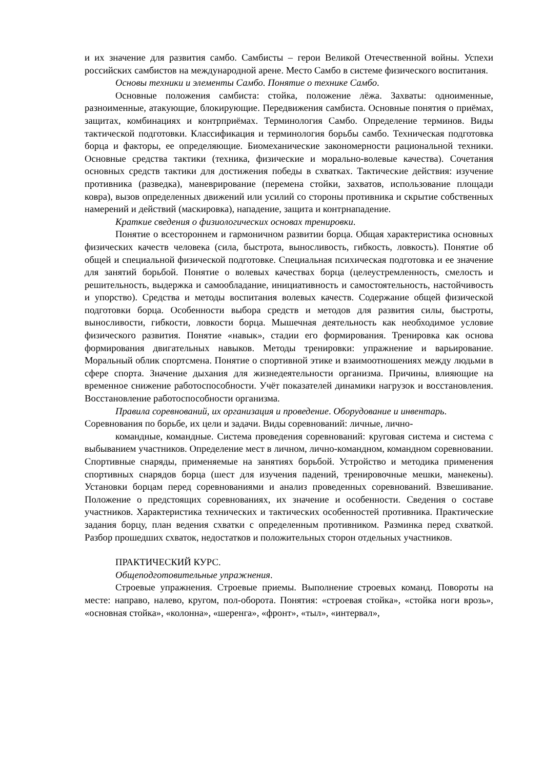и их значение для развития самбо. Самбисты – герои Великой Отечественной войны. Успехи российских самбистов на международной арене. Место Самбо в системе физического воспитания.
Основы техники и элементы Самбо. Понятие о технике Самбо.
Основные положения самбиста: стойка, положение лёжа. Захваты: одноименные, разноименные, атакующие, блокирующие. Передвижения самбиста. Основные понятия о приёмах, защитах, комбинациях и контрприёмах. Терминология Самбо. Определение терминов. Виды тактической подготовки. Классификация и терминология борьбы самбо. Техническая подготовка борца и факторы, ее определяющие. Биомеханические закономерности рациональной техники. Основные средства тактики (техника, физические и морально-волевые качества). Сочетания основных средств тактики для достижения победы в схватках. Тактические действия: изучение противника (разведка), маневрирование (перемена стойки, захватов, использование площади ковра), вызов определенных движений или усилий со стороны противника и скрытие собственных намерений и действий (маскировка), нападение, защита и контрнападение.
Краткие сведения о физиологических основах тренировки.
Понятие о всестороннем и гармоничном развитии борца. Общая характеристика основных физических качеств человека (сила, быстрота, выносливость, гибкость, ловкость). Понятие об общей и специальной физической подготовке. Специальная психическая подготовка и ее значение для занятий борьбой. Понятие о волевых качествах борца (целеустремленность, смелость и решительность, выдержка и самообладание, инициативность и самостоятельность, настойчивость и упорство). Средства и методы воспитания волевых качеств. Содержание общей физической подготовки борца. Особенности выбора средств и методов для развития силы, быстроты, выносливости, гибкости, ловкости борца. Мышечная деятельность как необходимое условие физического развития. Понятие «навык», стадии его формирования. Тренировка как основа формирования двигательных навыков. Методы тренировки: упражнение и варьирование. Моральный облик спортсмена. Понятие о спортивной этике и взаимоотношениях между людьми в сфере спорта. Значение дыхания для жизнедеятельности организма. Причины, влияющие на временное снижение работоспособности. Учёт показателей динамики нагрузок и восстановления. Восстановление работоспособности организма.
Правила соревнований, их организация и проведение. Оборудование и инвентарь.
Соревнования по борьбе, их цели и задачи. Виды соревнований: личные, лично-
командные, командные. Система проведения соревнований: круговая система и система с выбыванием участников. Определение мест в личном, лично-командном, командном соревновании. Спортивные снаряды, применяемые на занятиях борьбой. Устройство и методика применения спортивных снарядов борца (шест для изучения падений, тренировочные мешки, манекены). Установки борцам перед соревнованиями и анализ проведенных соревнований. Взвешивание. Положение о предстоящих соревнованиях, их значение и особенности. Сведения о составе участников. Характеристика технических и тактических особенностей противника. Практические задания борцу, план ведения схватки с определенным противником. Разминка перед схваткой. Разбор прошедших схваток, недостатков и положительных сторон отдельных участников.
ПРАКТИЧЕСКИЙ КУРС.
Общеподготовительные упражнения.
Строевые упражнения. Строевые приемы. Выполнение строевых команд. Повороты на месте: направо, налево, кругом, пол-оборота. Понятия: «строевая стойка», «стойка ноги врозь», «основная стойка», «колонна», «шеренга», «фронт», «тыл», «интервал»,